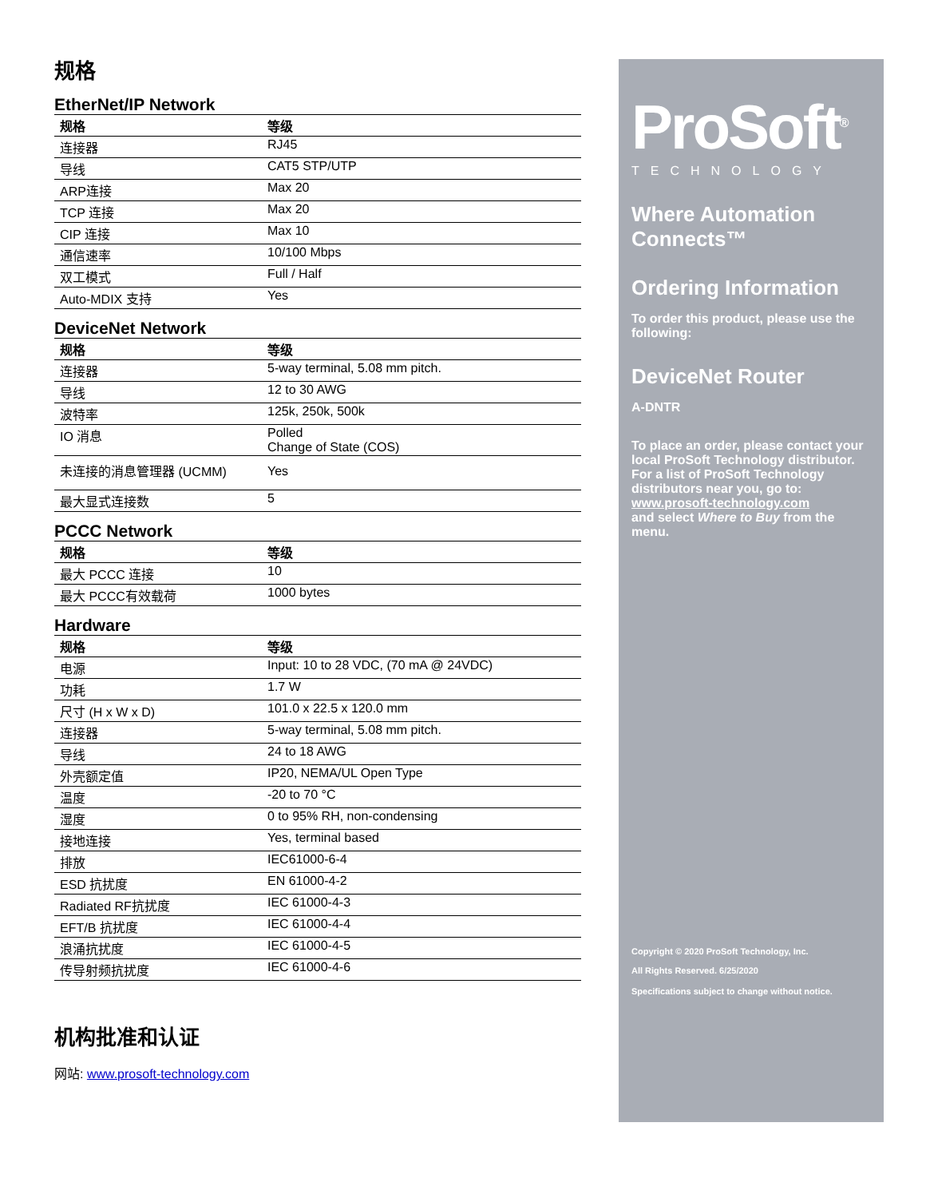规格
EtherNet/IP Network
| 规格 | 等级 |
| --- | --- |
| 连接器 | RJ45 |
| 导线 | CAT5 STP/UTP |
| ARP连接 | Max 20 |
| TCP 连接 | Max 20 |
| CIP 连接 | Max 10 |
| 通信速率 | 10/100 Mbps |
| 双工模式 | Full / Half |
| Auto-MDIX 支持 | Yes |
DeviceNet Network
| 规格 | 等级 |
| --- | --- |
| 连接器 | 5-way terminal, 5.08 mm pitch. |
| 导线 | 12 to 30 AWG |
| 波特率 | 125k, 250k, 500k |
| IO 消息 | Polled Change of State (COS) |
| 未连接的消息管理器 (UCMM) | Yes |
| 最大显式连接数 | 5 |
PCCC Network
| 规格 | 等级 |
| --- | --- |
| 最大 PCCC 连接 | 10 |
| 最大 PCCC有效载荷 | 1000 bytes |
Hardware
| 规格 | 等级 |
| --- | --- |
| 电源 | Input: 10 to 28 VDC, (70 mA @ 24VDC) |
| 功耗 | 1.7 W |
| 尺寸 (H x W x D) | 101.0 x 22.5 x 120.0 mm |
| 连接器 | 5-way terminal, 5.08 mm pitch. |
| 导线 | 24 to 18 AWG |
| 外壳额定值 | IP20, NEMA/UL Open Type |
| 温度 | -20 to 70 °C |
| 湿度 | 0 to 95% RH, non-condensing |
| 接地连接 | Yes, terminal based |
| 排放 | IEC61000-6-4 |
| ESD 抗扰度 | EN 61000-4-2 |
| Radiated RF抗扰度 | IEC 61000-4-3 |
| EFT/B 抗扰度 | IEC 61000-4-4 |
| 浪涌抗扰度 | IEC 61000-4-5 |
| 传导射频抗扰度 | IEC 61000-4-6 |
机构批准和认证
网站: www.prosoft-technology.com
ProSoft<sup>®</sup>
TECHNOLOGY
Where Automation Connects™
Ordering Information
To order this product, please use the following:
DeviceNet Router
A-DNTR
To place an order, please contact your local ProSoft Technology distributor. For a list of ProSoft Technology distributors near you, go to:
www.prosoft-technology.com
and select Where to Buy from the menu.
Copyright © 2020 ProSoft Technology, Inc.
All Rights Reserved. 6/25/2020
Specifications subject to change without notice.